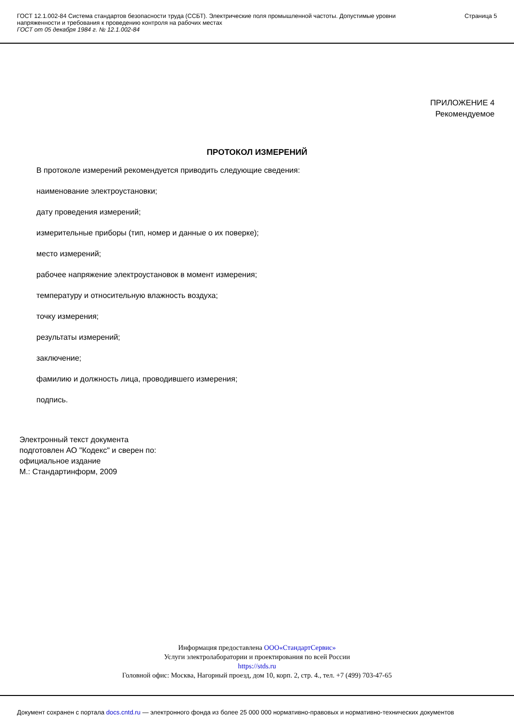ГОСТ 12.1.002-84 Система стандартов безопасности труда (ССБТ). Электрические поля промышленной частоты. Допустимые уровни напряженности и требования к проведению контроля на рабочих местах
ГОСТ от 05 декабря 1984 г. № 12.1.002-84
Страница 5
ПРИЛОЖЕНИЕ 4
Рекомендуемое
ПРОТОКОЛ ИЗМЕРЕНИЙ
В протоколе измерений рекомендуется приводить следующие сведения:
наименование электроустановки;
дату проведения измерений;
измерительные приборы (тип, номер и данные о их поверке);
место измерений;
рабочее напряжение электроустановок в момент измерения;
температуру и относительную влажность воздуха;
точку измерения;
результаты измерений;
заключение;
фамилию и должность лица, проводившего измерения;
подпись.
Электронный текст документа
подготовлен АО "Кодекс" и сверен по:
официальное издание
М.: Стандартинформ, 2009
Информация предоставлена ООО«СтандартСервис»
Услуги электролаборатории и проектирования по всей России
https://stds.ru
Головной офис: Москва, Нагорный проезд, дом 10, корп. 2, стр. 4., тел. +7 (499) 703-47-65
Документ сохранен с портала docs.cntd.ru — электронного фонда из более 25 000 000 нормативно-правовых и нормативно-технических документов